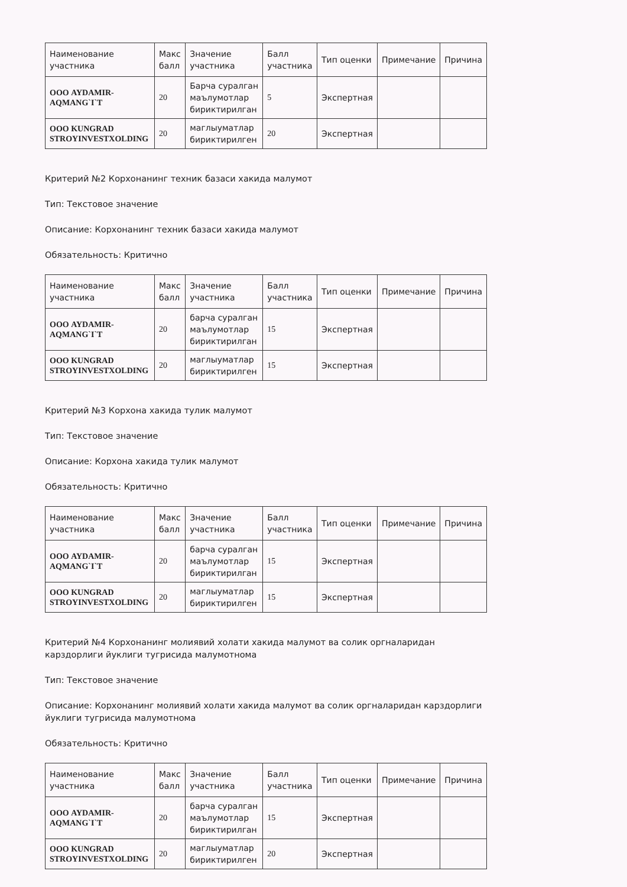| Наименование участника | Макс балл | Значение участника | Балл участника | Тип оценки | Примечание | Причина |
| --- | --- | --- | --- | --- | --- | --- |
| ООО AYDAMIR-AQMANG`I`T | 20 | Барча суралган маълумотлар бириктирилган | 5 | Экспертная | | |
| ООО KUNGRAD STROYINVESTXOLDING | 20 | маглыуматлар бириктирилген | 20 | Экспертная | | |
Критерий №2 Корхонанинг техник базаси хакида малумот
Тип: Текстовое значение
Описание: Корхонанинг техник базаси хакида малумот
Обязательность: Критично
| Наименование участника | Макс балл | Значение участника | Балл участника | Тип оценки | Примечание | Причина |
| --- | --- | --- | --- | --- | --- | --- |
| ООО AYDAMIR-AQMANG`I`T | 20 | барча суралган маълумотлар бириктирилган | 15 | Экспертная | | |
| ООО KUNGRAD STROYINVESTXOLDING | 20 | маглыуматлар бириктирилген | 15 | Экспертная | | |
Критерий №3 Корхона хакида тулик малумот
Тип: Текстовое значение
Описание: Корхона хакида тулик малумот
Обязательность: Критично
| Наименование участника | Макс балл | Значение участника | Балл участника | Тип оценки | Примечание | Причина |
| --- | --- | --- | --- | --- | --- | --- |
| ООО AYDAMIR-AQMANG`I`T | 20 | барча суралган маълумотлар бириктирилган | 15 | Экспертная | | |
| ООО KUNGRAD STROYINVESTXOLDING | 20 | маглыуматлар бириктирилген | 15 | Экспертная | | |
Критерий №4 Корхонанинг молиявий холати хакида малумот ва солик оргналаридан карздорлиги йуклиги тугрисида малумотнома
Тип: Текстовое значение
Описание: Корхонанинг молиявий холати хакида малумот ва солик оргналаридан карздорлиги йуклиги тугрисида малумотнома
Обязательность: Критично
| Наименование участника | Макс балл | Значение участника | Балл участника | Тип оценки | Примечание | Причина |
| --- | --- | --- | --- | --- | --- | --- |
| ООО AYDAMIR-AQMANG`I`T | 20 | барча суралган маълумотлар бириктирилган | 15 | Экспертная | | |
| ООО KUNGRAD STROYINVESTXOLDING | 20 | маглыуматлар бириктирилген | 20 | Экспертная | | |